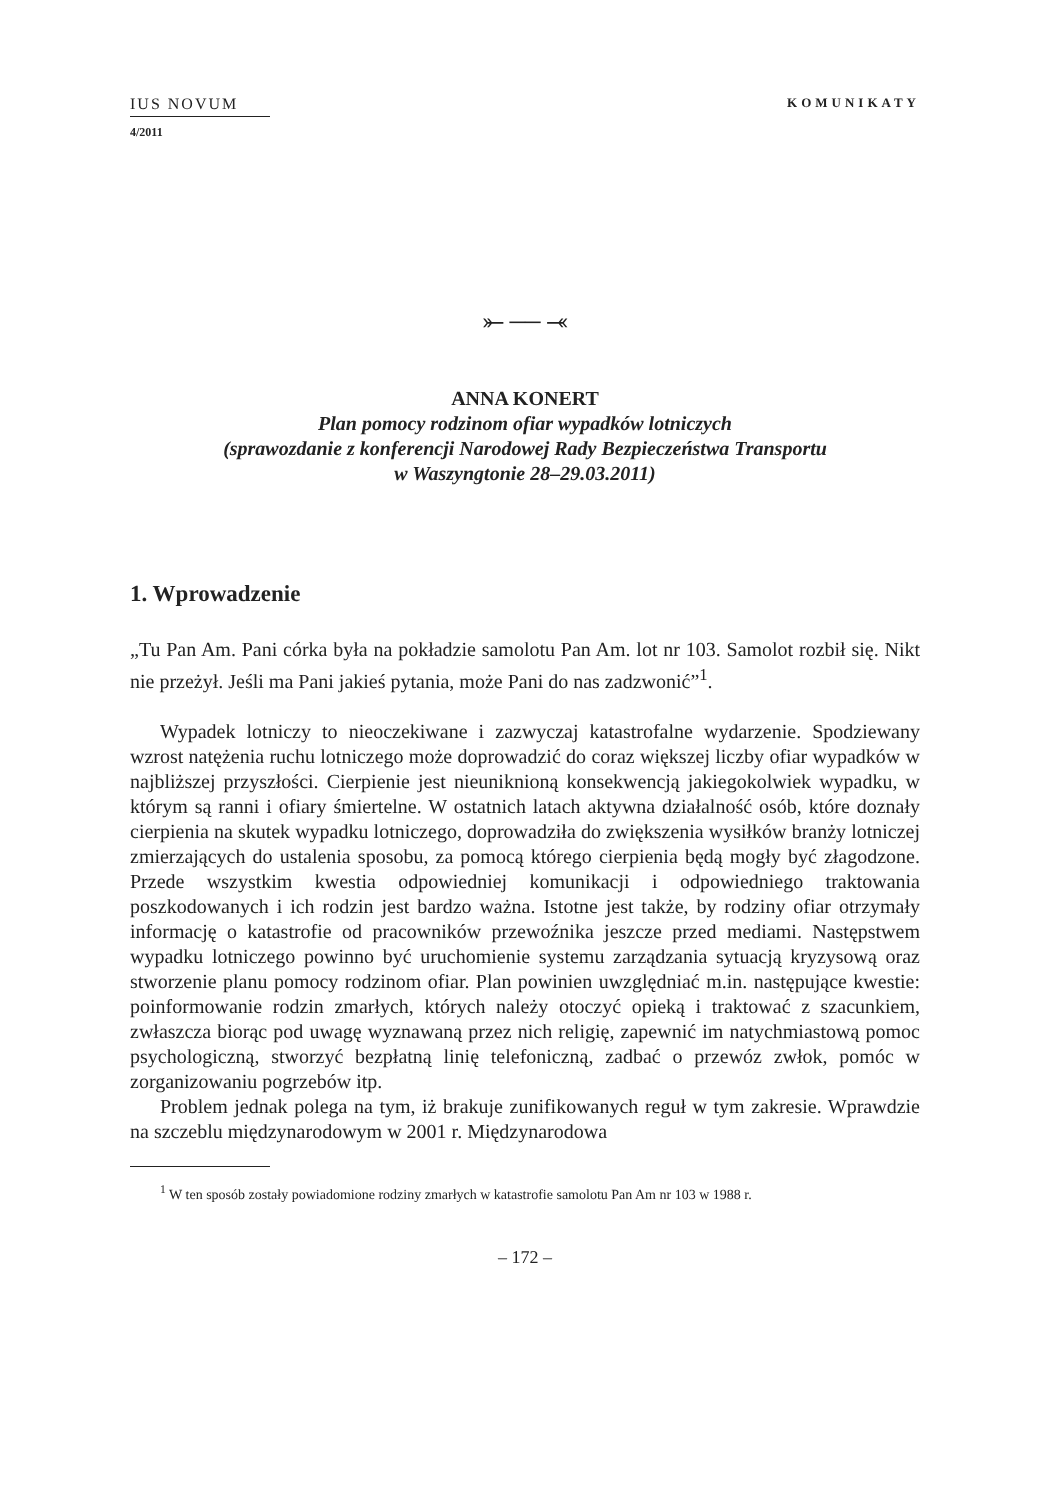IUS NOVUM
4/2011
KOMUNIKATY
⤜ ── ⤛
ANNA KONERT
Plan pomocy rodzinom ofiar wypadków lotniczych
(sprawozdanie z konferencji Narodowej Rady Bezpieczeństwa Transportu
w Waszyngtonie 28–29.03.2011)
1. Wprowadzenie
„Tu Pan Am. Pani córka była na pokładzie samolotu Pan Am. lot nr 103. Samolot rozbił się. Nikt nie przeżył. Jeśli ma Pani jakieś pytania, może Pani do nas zadzwonić”<sup>1</sup>.
Wypadek lotniczy to nieoczekiwane i zazwyczaj katastrofalne wydarzenie. Spodziewany wzrost natężenia ruchu lotniczego może doprowadzić do coraz większej liczby ofiar wypadków w najbliższej przyszłości. Cierpienie jest nieuniknioną konsekwencją jakiegokolwiek wypadku, w którym są ranni i ofiary śmiertelne. W ostatnich latach aktywna działalność osób, które doznały cierpienia na skutek wypadku lotniczego, doprowadziła do zwiększenia wysiłków branży lotniczej zmierzających do ustalenia sposobu, za pomocą którego cierpienia będą mogły być złagodzone. Przede wszystkim kwestia odpowiedniej komunikacji i odpowiedniego traktowania poszkodowanych i ich rodzin jest bardzo ważna. Istotne jest także, by rodziny ofiar otrzymały informację o katastrofie od pracowników przewoźnika jeszcze przed mediami. Następstwem wypadku lotniczego powinno być uruchomienie systemu zarządzania sytuacją kryzysową oraz stworzenie planu pomocy rodzinom ofiar. Plan powinien uwzględniać m.in. następujące kwestie: poinformowanie rodzin zmarłych, których należy otoczyć opieką i traktować z szacunkiem, zwłaszcza biorąc pod uwagę wyznawaną przez nich religię, zapewnić im natychmiastową pomoc psychologiczną, stworzyć bezpłatną linię telefoniczną, zadbać o przewóz zwłok, pomóc w zorganizowaniu pogrzebów itp.
Problem jednak polega na tym, iż brakuje zunifikowanych reguł w tym zakresie. Wprawdzie na szczeblu międzynarodowym w 2001 r. Międzynarodowa
<sup>1</sup> W ten sposób zostały powiadomione rodziny zmarłych w katastrofie samolotu Pan Am nr 103 w 1988 r.
– 172 –